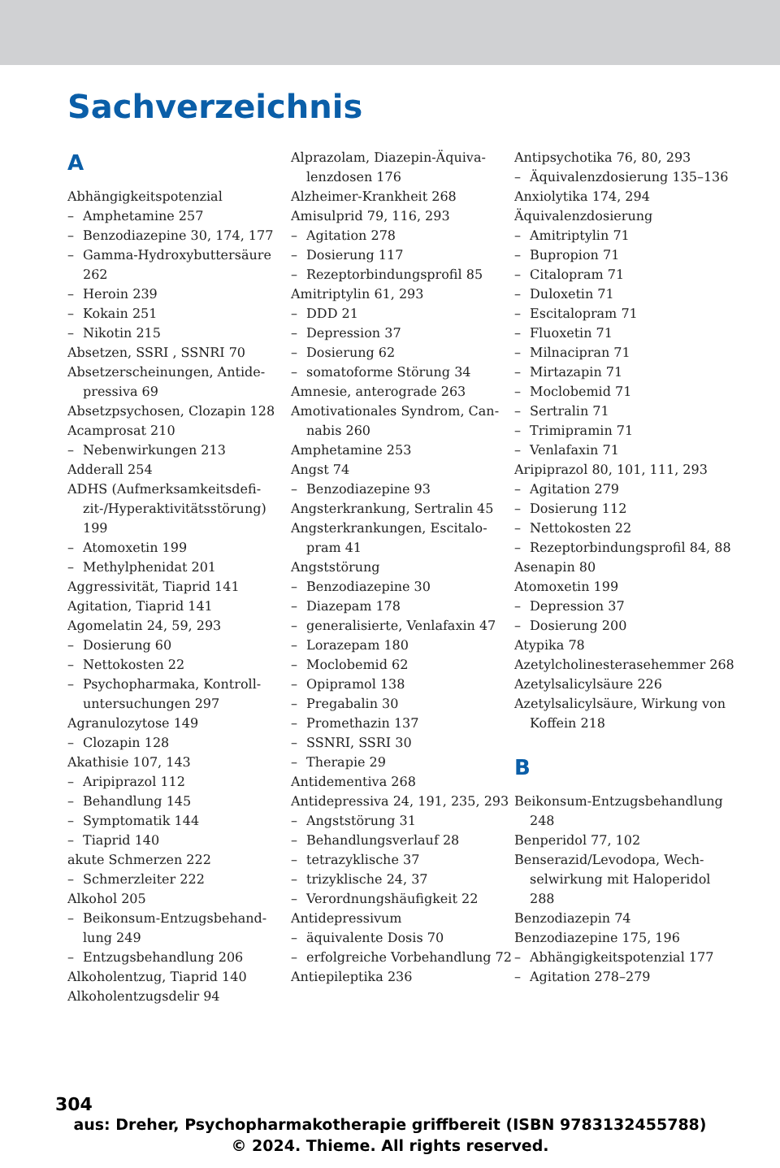Sachverzeichnis
A
Abhängigkeitspotenzial
– Amphetamine 257
– Benzodiazepine 30, 174, 177
– Gamma-Hydroxybuttersäure 262
– Heroin 239
– Kokain 251
– Nikotin 215
Absetzen, SSRI , SSNRI 70
Absetzerscheinungen, Antide­pressiva 69
Absetzpsychosen, Clozapin 128
Acamprosat 210
– Nebenwirkungen 213
Adderall 254
ADHS (Aufmerksamkeitsdefi­zit-/Hyperaktivitätsstörung) 199
– Atomoxetin 199
– Methylphenidat 201
Aggressivität, Tiaprid 141
Agitation, Tiaprid 141
Agomelatin 24, 59, 293
– Dosierung 60
– Nettokosten 22
– Psychopharmaka, Kontroll­untersuchungen 297
Agranulozytose 149
– Clozapin 128
Akathisie 107, 143
– Aripiprazol 112
– Behandlung 145
– Symptomatik 144
– Tiaprid 140
akute Schmerzen 222
– Schmerzleiter 222
Alkohol 205
– Beikonsum-Entzugsbehand­lung 249
– Entzugsbehandlung 206
Alkoholentzug, Tiaprid 140
Alkoholentzugsdelir 94
Alprazolam, Diazepin-Äquiva­lenzdosen 176
Alzheimer-Krankheit 268
Amisulprid 79, 116, 293
– Agitation 278
– Dosierung 117
– Rezeptorbindungsprofil 85
Amitriptylin 61, 293
– DDD 21
– Depression 37
– Dosierung 62
– somatoforme Störung 34
Amnesie, anterograde 263
Amotivationales Syndrom, Can­nabis 260
Amphetamine 253
Angst 74
– Benzodiazepine 93
Angsterkrankung, Sertralin 45
Angsterkrankungen, Escitalo­pram 41
Angststörung
– Benzodiazepine 30
– Diazepam 178
– generalisierte, Venlafaxin 47
– Lorazepam 180
– Moclobemid 62
– Opipramol 138
– Pregabalin 30
– Promethazin 137
– SSNRI, SSRI 30
– Therapie 29
Antidementiva 268
Antidepressiva 24, 191, 235, 293
– Angststörung 31
– Behandlungsverlauf 28
– tetrazyklische 37
– trizyklische 24, 37
– Verordnungshäufigkeit 22
Antidepressivum
– äquivalente Dosis 70
– erfolgreiche Vorbehandlung 72
Antiepileptika 236
Antipsychotika 76, 80, 293
– Äquivalenzdosierung 135–136
Anxiolytika 174, 294
Äquivalenzdosierung
– Amitriptylin 71
– Bupropion 71
– Citalopram 71
– Duloxetin 71
– Escitalopram 71
– Fluoxetin 71
– Milnacipran 71
– Mirtazapin 71
– Moclobemid 71
– Sertralin 71
– Trimipramin 71
– Venlafaxin 71
Aripiprazol 80, 101, 111, 293
– Agitation 279
– Dosierung 112
– Nettokosten 22
– Rezeptorbindungsprofil 84, 88
Asenapin 80
Atomoxetin 199
– Depression 37
– Dosierung 200
Atypika 78
Azetylcholinesterasehemmer 268
Azetylsalicylsäure 226
Azetylsalicylsäure, Wirkung von Koffein 218
B
Beikonsum-Entzugsbehand­lung 248
Benperidol 77, 102
Benserazid/Levodopa, Wech­selwirkung mit Haloperidol 288
Benzodiazepin 74
Benzodiazepine 175, 196
– Abhängigkeitspotenzial 177
– Agitation 278–279
304
aus: Dreher, Psychopharmakotherapie griffbereit (ISBN 9783132455788)
© 2024. Thieme. All rights reserved.